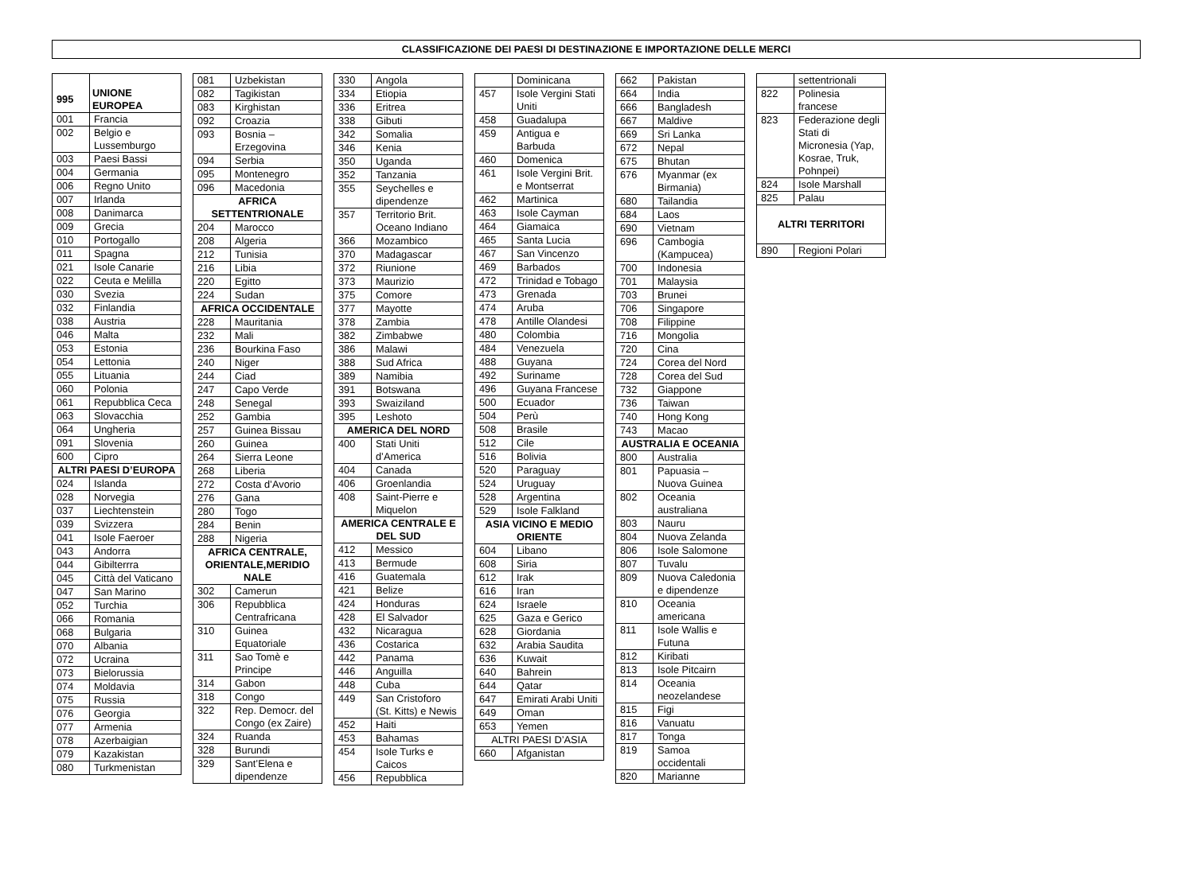CLASSIFICAZIONE DEI PAESI DI DESTINAZIONE E IMPORTAZIONE DELLE MERCI
| 995 | UNIONE EUROPEA |
| --- | --- |
| 001 | Francia |
| 002 | Belgio e Lussemburgo |
| 003 | Paesi Bassi |
| 004 | Germania |
| 006 | Regno Unito |
| 007 | Irlanda |
| 008 | Danimarca |
| 009 | Grecia |
| 010 | Portogallo |
| 011 | Spagna |
| 021 | Isole Canarie |
| 022 | Ceuta e Melilla |
| 030 | Svezia |
| 032 | Finlandia |
| 038 | Austria |
| 046 | Malta |
| 053 | Estonia |
| 054 | Lettonia |
| 055 | Lituania |
| 060 | Polonia |
| 061 | Repubblica Ceca |
| 063 | Slovacchia |
| 064 | Ungheria |
| 091 | Slovenia |
| 600 | Cipro |
| ALTRI PAESI D’EUROPA | |
| 024 | Islanda |
| 028 | Norvegia |
| 037 | Liechtenstein |
| 039 | Svizzera |
| 041 | Isole Faeroer |
| 043 | Andorra |
| 044 | Gibilterrra |
| 045 | Città del Vaticano |
| 047 | San Marino |
| 052 | Turchia |
| 066 | Romania |
| 068 | Bulgaria |
| 070 | Albania |
| 072 | Ucraina |
| 073 | Bielorussia |
| 074 | Moldavia |
| 075 | Russia |
| 076 | Georgia |
| 077 | Armenia |
| 078 | Azerbaigian |
| 079 | Kazakistan |
| 080 | Turkmenistan |
| 081 | Uzbekistan |
| 082 | Tagikistan |
| 083 | Kirghistan |
| 092 | Croazia |
| 093 | Bosnia – Erzegovina |
| 094 | Serbia |
| 095 | Montenegro |
| 096 | Macedonia |
| AFRICA SETTENTRIONALE | |
| 204 | Marocco |
| 208 | Algeria |
| 212 | Tunisia |
| 216 | Libia |
| 220 | Egitto |
| 224 | Sudan |
| AFRICA OCCIDENTALE | |
| 228 | Mauritania |
| 232 | Mali |
| 236 | Bourkina Faso |
| 240 | Niger |
| 244 | Ciad |
| 247 | Capo Verde |
| 248 | Senegal |
| 252 | Gambia |
| 257 | Guinea Bissau |
| 260 | Guinea |
| 264 | Sierra Leone |
| 268 | Liberia |
| 272 | Costa d’Avorio |
| 276 | Gana |
| 280 | Togo |
| 284 | Benin |
| 288 | Nigeria |
| AFRICA CENTRALE, ORIENTALE,MERIDIO NALE | |
| 302 | Camerun |
| 306 | Repubblica Centrafricana |
| 310 | Guinea Equatoriale |
| 311 | Sao Tomè e Principe |
| 314 | Gabon |
| 318 | Congo |
| 322 | Rep. Democr. del Congo (ex Zaire) |
| 324 | Ruanda |
| 328 | Burundi |
| 329 | Sant’Elena e dipendenze |
| 330 | Angola |
| 334 | Etiopia |
| 336 | Eritrea |
| 338 | Gibuti |
| 342 | Somalia |
| 346 | Kenia |
| 350 | Uganda |
| 352 | Tanzania |
| 355 | Seychelles e dipendenze |
| 357 | Territorio Brit. Oceano Indiano |
| 366 | Mozambico |
| 370 | Madagascar |
| 372 | Riunione |
| 373 | Maurizio |
| 375 | Comore |
| 377 | Mayotte |
| 378 | Zambia |
| 382 | Zimbabwe |
| 386 | Malawi |
| 388 | Sud Africa |
| 389 | Namibia |
| 391 | Botswana |
| 393 | Swaiziland |
| 395 | Leshoto |
| AMERICA DEL NORD | |
| 400 | Stati Uniti d’America |
| 404 | Canada |
| 406 | Groenlandia |
| 408 | Saint-Pierre e Miquelon |
| AMERICA CENTRALE E DEL SUD | |
| 412 | Messico |
| 413 | Bermude |
| 416 | Guatemala |
| 421 | Belize |
| 424 | Honduras |
| 428 | El Salvador |
| 432 | Nicaragua |
| 436 | Costarica |
| 442 | Panama |
| 446 | Anguilla |
| 448 | Cuba |
| 449 | San Cristoforo (St. Kitts) e Newis |
| 452 | Haiti |
| 453 | Bahamas |
| 454 | Isole Turks e Caicos |
| 456 | Repubblica |
| | Dominicana |
| 457 | Isole Vergini Stati Uniti |
| 458 | Guadalupa |
| 459 | Antigua e Barbuda |
| 460 | Domenica |
| 461 | Isole Vergini Brit. e Montserrat |
| 462 | Martinica |
| 463 | Isole Cayman |
| 464 | Giamaica |
| 465 | Santa Lucia |
| 467 | San Vincenzo |
| 469 | Barbados |
| 472 | Trinidad e Tobago |
| 473 | Grenada |
| 474 | Aruba |
| 478 | Antille Olandesi |
| 480 | Colombia |
| 484 | Venezuela |
| 488 | Guyana |
| 492 | Suriname |
| 496 | Guyana Francese |
| 500 | Ecuador |
| 504 | Perù |
| 508 | Brasile |
| 512 | Cile |
| 516 | Bolivia |
| 520 | Paraguay |
| 524 | Uruguay |
| 528 | Argentina |
| 529 | Isole Falkland |
| ASIA VICINO E MEDIO ORIENTE | |
| 604 | Libano |
| 608 | Siria |
| 612 | Irak |
| 616 | Iran |
| 624 | Israele |
| 625 | Gaza e Gerico |
| 628 | Giordania |
| 632 | Arabia Saudita |
| 636 | Kuwait |
| 640 | Bahrein |
| 644 | Qatar |
| 647 | Emirati Arabi Uniti |
| 649 | Oman |
| 653 | Yemen |
| ALTRI PAESI D’ASIA | |
| 660 | Afganistan |
| 662 | Pakistan |
| 664 | India |
| 666 | Bangladesh |
| 667 | Maldive |
| 669 | Sri Lanka |
| 672 | Nepal |
| 675 | Bhutan |
| 676 | Myanmar (ex Birmania) |
| 680 | Tailandia |
| 684 | Laos |
| 690 | Vietnam |
| 696 | Cambogia (Kampucea) |
| 700 | Indonesia |
| 701 | Malaysia |
| 703 | Brunei |
| 706 | Singapore |
| 708 | Filippine |
| 716 | Mongolia |
| 720 | Cina |
| 724 | Corea del Nord |
| 728 | Corea del Sud |
| 732 | Giappone |
| 736 | Taiwan |
| 740 | Hong Kong |
| 743 | Macao |
| AUSTRALIA E OCEANIA | |
| 800 | Australia |
| 801 | Papuasia – Nuova Guinea |
| 802 | Oceania australiana |
| 803 | Nauru |
| 804 | Nuova Zelanda |
| 806 | Isole Salomone |
| 807 | Tuvalu |
| 809 | Nuova Caledonia e dipendenze |
| 810 | Oceania americana |
| 811 | Isole Wallis e Futuna |
| 812 | Kiribati |
| 813 | Isole Pitcairn |
| 814 | Oceania neozelandese |
| 815 | Figi |
| 816 | Vanuatu |
| 817 | Tonga |
| 819 | Samoa occidentali |
| 820 | Marianne |
| | settentrionali |
| 822 | Polinesia francese |
| 823 | Federazione degli Stati di Micronesia (Yap, Kosrae, Truk, Pohnpei) |
| 824 | Isole Marshall |
| 825 | Palau |
| ALTRI TERRITORI | |
| 890 | Regioni Polari |